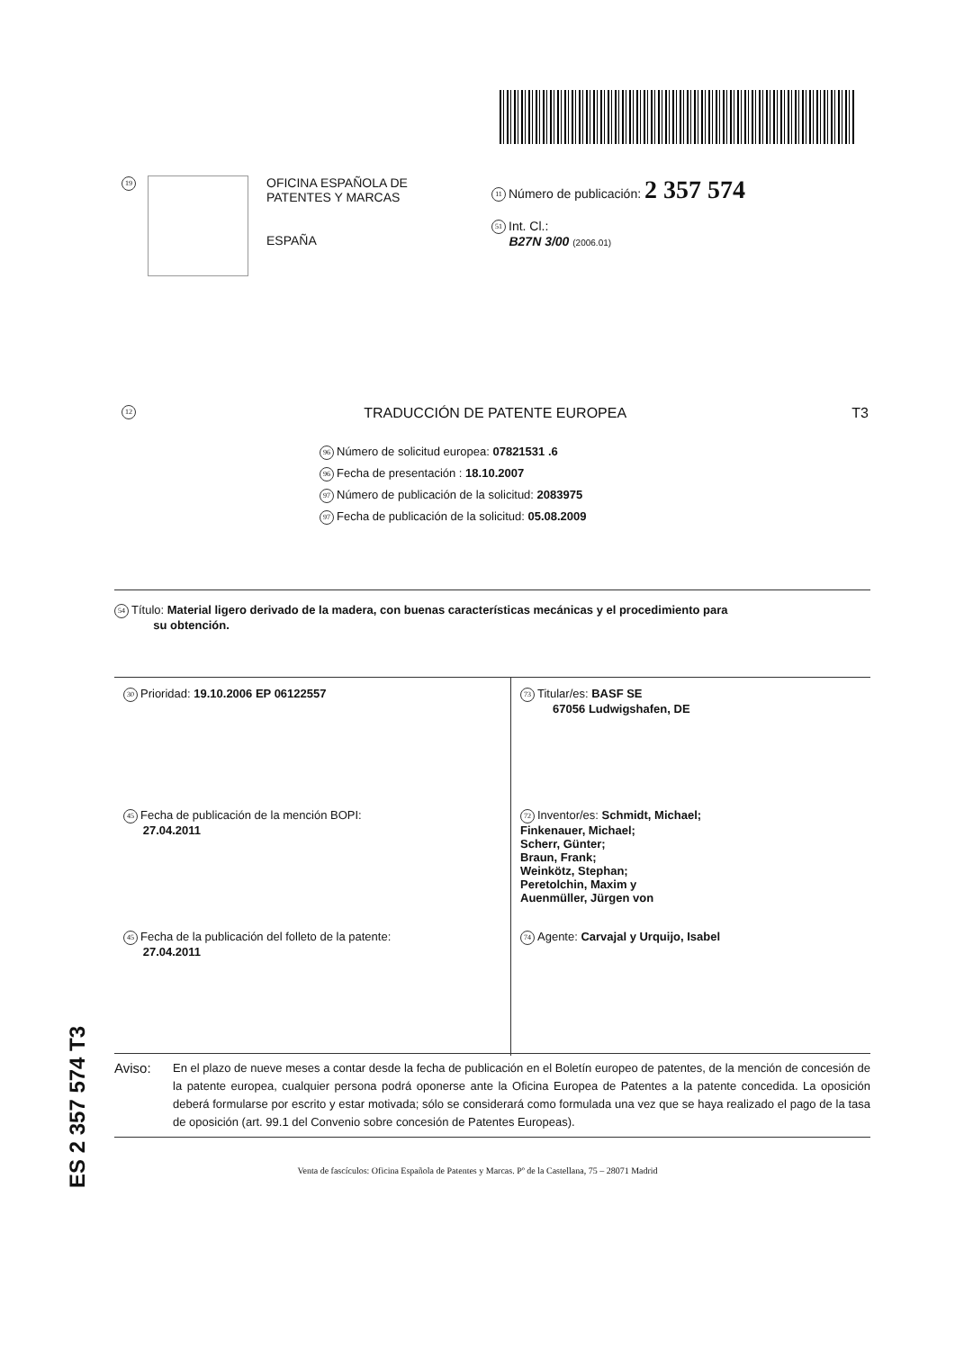19
OFICINA ESPAÑOLA DE
PATENTES Y MARCAS
ESPAÑA
11 Número de publicación: 2 357 574
51 Int. Cl.:
B27N 3/00 (2006.01)
12 TRADUCCIÓN DE PATENTE EUROPEA T3
96 Número de solicitud europea: 07821531 .6
96 Fecha de presentación : 18.10.2007
97 Número de publicación de la solicitud: 2083975
97 Fecha de publicación de la solicitud: 05.08.2009
54 Título: Material ligero derivado de la madera, con buenas características mecánicas y el procedimiento para
su obtención.
30 Prioridad: 19.10.2006 EP 06122557
45 Fecha de publicación de la mención BOPI:
27.04.2011
45 Fecha de la publicación del folleto de la patente:
27.04.2011
73 Titular/es: BASF SE
67056 Ludwigshafen, DE
72 Inventor/es: Schmidt, Michael;
Finkenauer, Michael;
Scherr, Günter;
Braun, Frank;
Weinkötz, Stephan;
Peretolchin, Maxim y
Auenmüller, Jürgen von
74 Agente: Carvajal y Urquijo, Isabel
ES 2 357 574 T3
Aviso: En el plazo de nueve meses a contar desde la fecha de publicación en el Boletín europeo de patentes, de la mención de concesión de la patente europea, cualquier persona podrá oponerse ante la Oficina Europea de Patentes a la patente concedida. La oposición deberá formularse por escrito y estar motivada; sólo se considerará como formulada una vez que se haya realizado el pago de la tasa de oposición (art. 99.1 del Convenio sobre concesión de Patentes Europeas).
Venta de fascículos: Oficina Española de Patentes y Marcas. Pº de la Castellana, 75 – 28071 Madrid